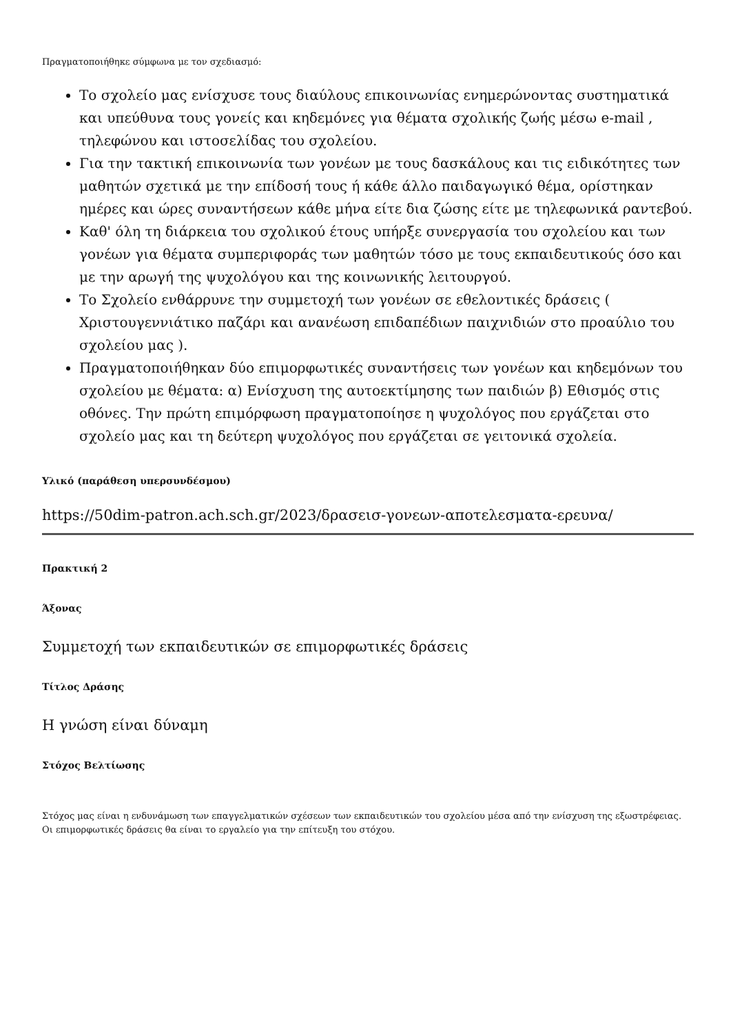Πραγματοποιήθηκε σύμφωνα με τον σχεδιασμό:
Το σχολείο μας ενίσχυσε τους διαύλους επικοινωνίας ενημερώνοντας συστηματικά και υπεύθυνα τους γονείς και κηδεμόνες για θέματα σχολικής ζωής μέσω e-mail , τηλεφώνου και ιστοσελίδας του σχολείου.
Για την τακτική επικοινωνία των γονέων με τους δασκάλους και τις ειδικότητες των μαθητών σχετικά με την επίδοσή τους ή κάθε άλλο παιδαγωγικό θέμα, ορίστηκαν ημέρες και ώρες συναντήσεων κάθε μήνα είτε δια ζώσης είτε με τηλεφωνικά ραντεβού.
Καθ' όλη τη διάρκεια του σχολικού έτους υπήρξε συνεργασία του σχολείου και των γονέων για θέματα συμπεριφοράς των μαθητών τόσο με τους εκπαιδευτικούς όσο και με την αρωγή της ψυχολόγου και της κοινωνικής λειτουργού.
Το Σχολείο ενθάρρυνε την συμμετοχή των γονέων σε εθελοντικές δράσεις ( Χριστουγεννιάτικο παζάρι και ανανέωση επιδαπέδιων παιχνιδιών στο προαύλιο του σχολείου μας ).
Πραγματοποιήθηκαν δύο επιμορφωτικές συναντήσεις των γονέων και κηδεμόνων του σχολείου με θέματα: α) Ενίσχυση της αυτοεκτίμησης των παιδιών β) Εθισμός στις οθόνες. Την πρώτη επιμόρφωση πραγματοποίησε η ψυχολόγος που εργάζεται στο σχολείο μας και τη δεύτερη ψυχολόγος που εργάζεται σε γειτονικά σχολεία.
Υλικό (παράθεση υπερσυνδέσμου)
https://50dim-patron.ach.sch.gr/2023/δρασεισ-γονεων-αποτελεσματα-ερευνα/
Πρακτική 2
Άξονας
Συμμετοχή των εκπαιδευτικών σε επιμορφωτικές δράσεις
Τίτλος Δράσης
Η γνώση είναι δύναμη
Στόχος Βελτίωσης
Στόχος μας είναι η ενδυνάμωση των επαγγελματικών σχέσεων των εκπαιδευτικών του σχολείου μέσα από την ενίσχυση της εξωστρέφειας. Οι επιμορφωτικές δράσεις θα είναι το εργαλείο για την επίτευξη του στόχου.